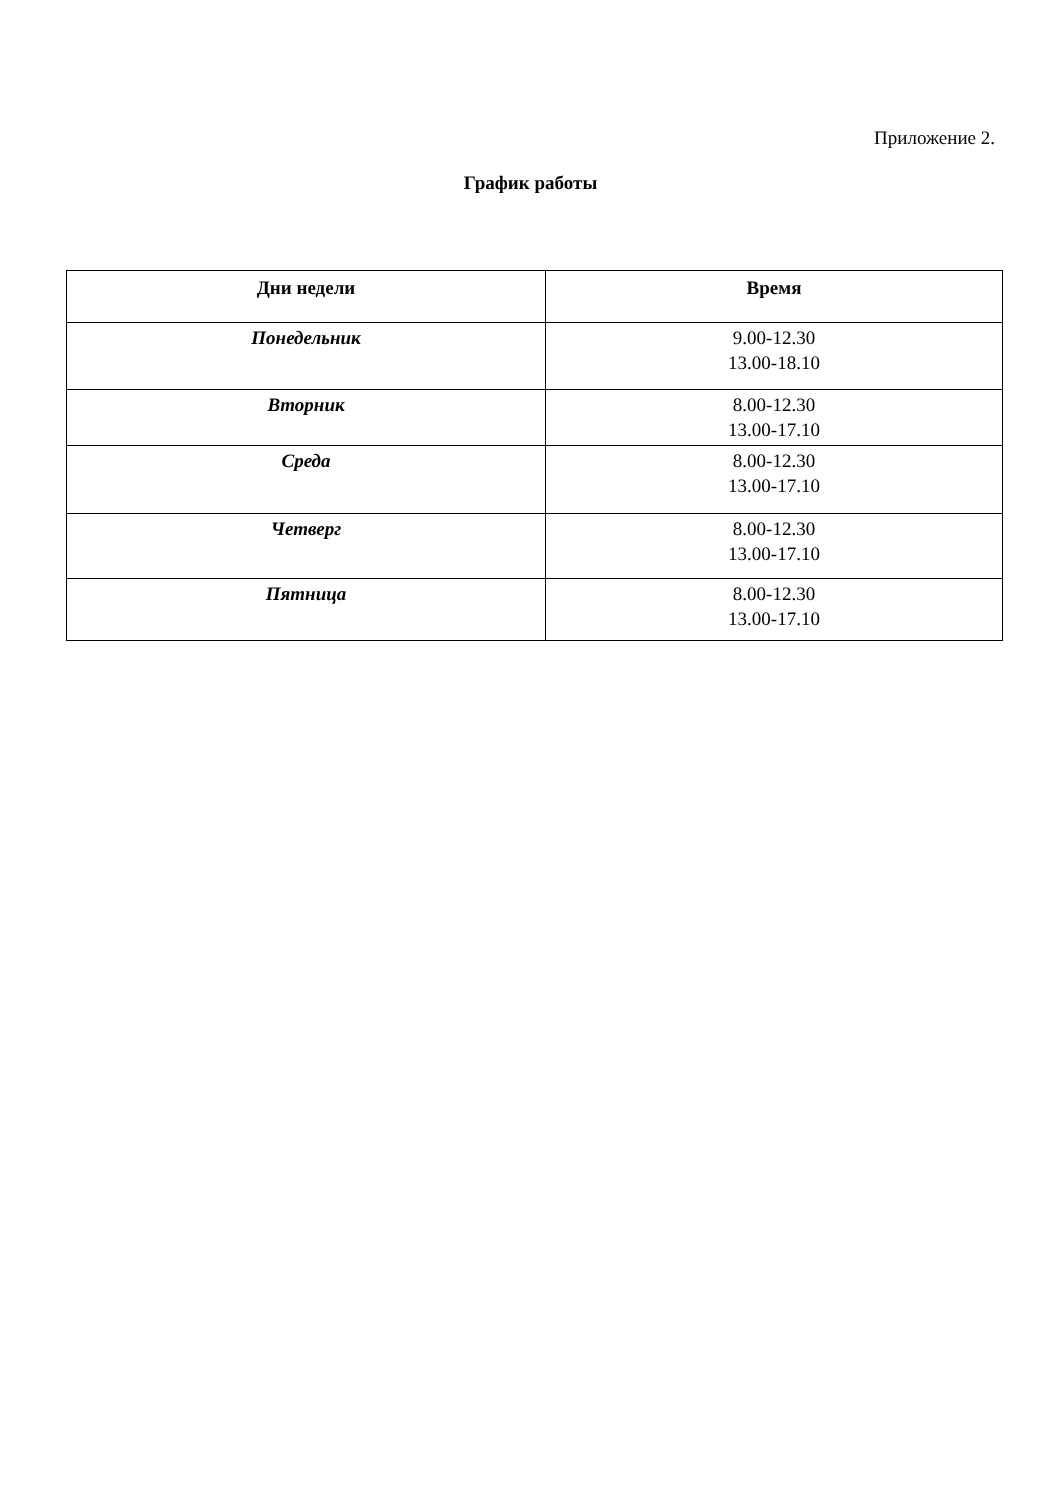Приложение 2.
График работы
| Дни недели | Время |
| --- | --- |
| Понедельник | 9.00-12.30 13.00-18.10 |
| Вторник | 8.00-12.30 13.00-17.10 |
| Среда | 8.00-12.30 13.00-17.10 |
| Четверг | 8.00-12.30 13.00-17.10 |
| Пятница | 8.00-12.30 13.00-17.10 |